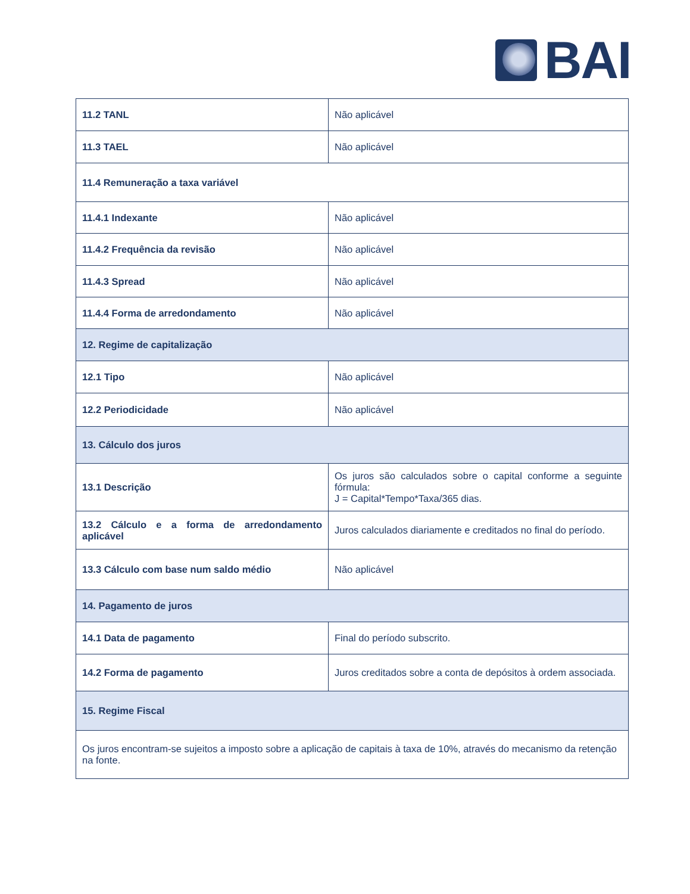BAI
| 11.2 TANL | Não aplicável |
| 11.3 TAEL | Não aplicável |
| 11.4 Remuneração a taxa variável | |
| 11.4.1 Indexante | Não aplicável |
| 11.4.2 Frequência da revisão | Não aplicável |
| 11.4.3 Spread | Não aplicável |
| 11.4.4 Forma de arredondamento | Não aplicável |
| 12. Regime de capitalização | |
| 12.1 Tipo | Não aplicável |
| 12.2 Periodicidade | Não aplicável |
| 13. Cálculo dos juros | |
| 13.1 Descrição | Os juros são calculados sobre o capital conforme a seguinte fórmula: J = Capital*Tempo*Taxa/365 dias. |
| 13.2 Cálculo e a forma de arredondamento aplicável | Juros calculados diariamente e creditados no final do período. |
| 13.3 Cálculo com base num saldo médio | Não aplicável |
| 14. Pagamento de juros | |
| 14.1 Data de pagamento | Final do período subscrito. |
| 14.2 Forma de pagamento | Juros creditados sobre a conta de depósitos à ordem associada. |
| 15. Regime Fiscal | |
| Os juros encontram-se sujeitos a imposto sobre a aplicação de capitais à taxa de 10%, através do mecanismo da retenção na fonte. | |